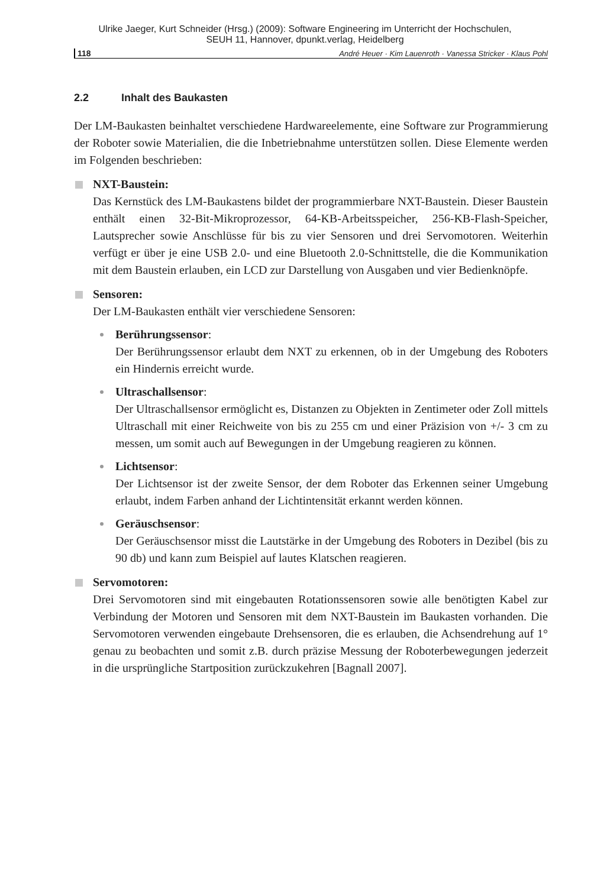Ulrike Jaeger, Kurt Schneider (Hrsg.) (2009): Software Engineering im Unterricht der Hochschulen,
SEUH 11, Hannover, dpunkt.verlag, Heidelberg
118 André Heuer · Kim Lauenroth · Vanessa Stricker · Klaus Pohl
2.2 Inhalt des Baukasten
Der LM-Baukasten beinhaltet verschiedene Hardwareelemente, eine Software zur Programmierung der Roboter sowie Materialien, die die Inbetriebnahme unterstützen sollen. Diese Elemente werden im Folgenden beschrieben:
NXT-Baustein:
Das Kernstück des LM-Baukastens bildet der programmierbare NXT-Baustein. Dieser Baustein enthält einen 32-Bit-Mikroprozessor, 64-KB-Arbeitsspeicher, 256-KB-Flash-Speicher, Lautsprecher sowie Anschlüsse für bis zu vier Sensoren und drei Servomotoren. Weiterhin verfügt er über je eine USB 2.0- und eine Bluetooth 2.0-Schnittstelle, die die Kommunikation mit dem Baustein erlauben, ein LCD zur Darstellung von Ausgaben und vier Bedienknöpfe.
Sensoren:
Der LM-Baukasten enthält vier verschiedene Sensoren:
Berührungssensor:
Der Berührungssensor erlaubt dem NXT zu erkennen, ob in der Umgebung des Roboters ein Hindernis erreicht wurde.
Ultraschallsensor:
Der Ultraschallsensor ermöglicht es, Distanzen zu Objekten in Zentimeter oder Zoll mittels Ultraschall mit einer Reichweite von bis zu 255 cm und einer Präzision von +/- 3 cm zu messen, um somit auch auf Bewegungen in der Umgebung reagieren zu können.
Lichtsensor:
Der Lichtsensor ist der zweite Sensor, der dem Roboter das Erkennen seiner Umgebung erlaubt, indem Farben anhand der Lichtintensität erkannt werden können.
Geräuschsensor:
Der Geräuschsensor misst die Lautstärke in der Umgebung des Roboters in Dezibel (bis zu 90 db) und kann zum Beispiel auf lautes Klatschen reagieren.
Servomotoren:
Drei Servomotoren sind mit eingebauten Rotationssensoren sowie alle benötigten Kabel zur Verbindung der Motoren und Sensoren mit dem NXT-Baustein im Baukasten vorhanden. Die Servomotoren verwenden eingebaute Drehsensoren, die es erlauben, die Achsendrehung auf 1° genau zu beobachten und somit z.B. durch präzise Messung der Roboterbewegungen jederzeit in die ursprüngliche Startposition zurückzukehren [Bagnall 2007].